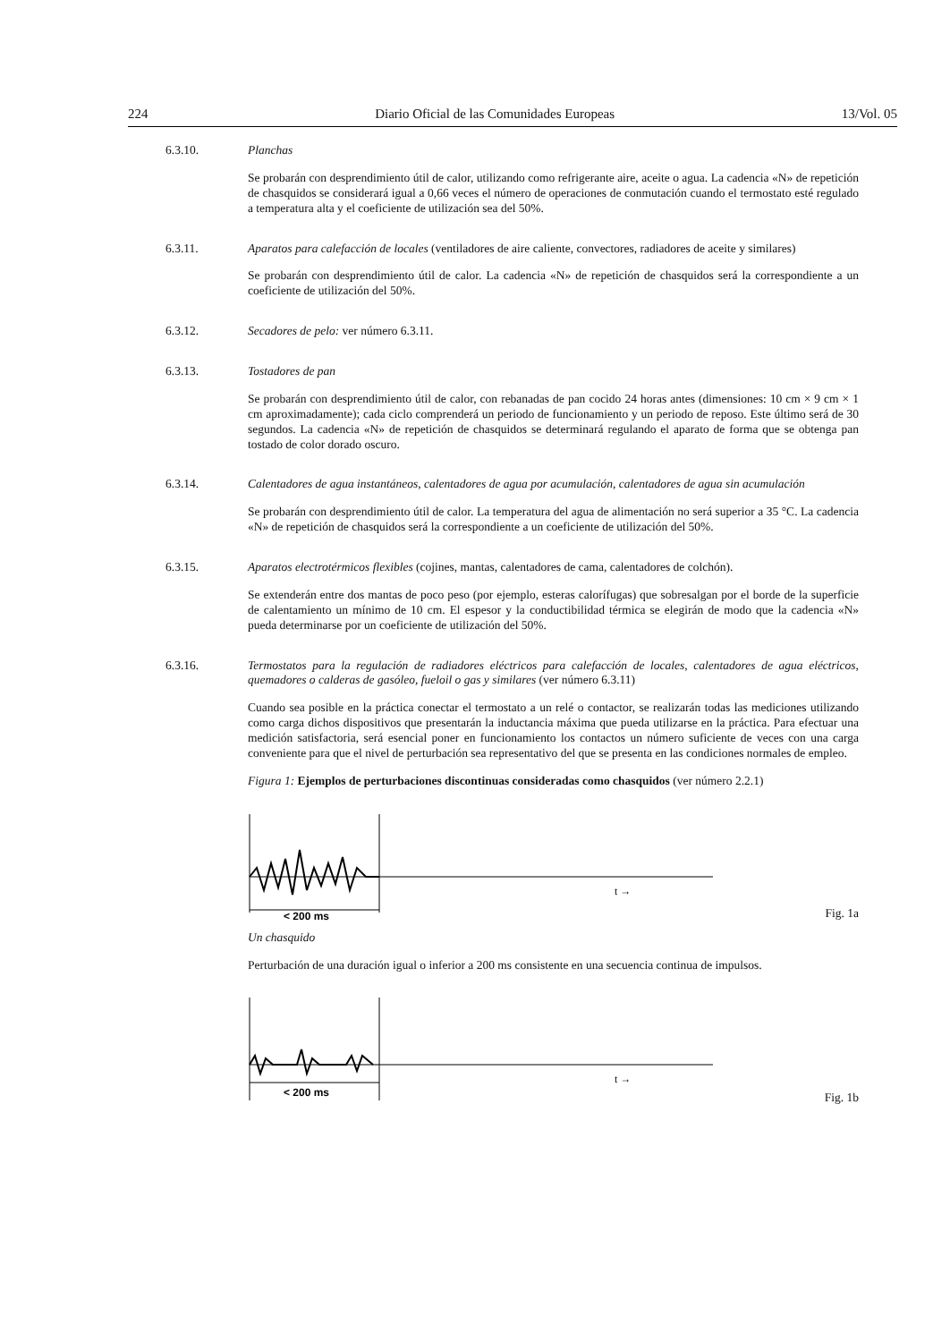224 Diario Oficial de las Comunidades Europeas 13/Vol. 05
6.3.10. Planchas
Se probarán con desprendimiento útil de calor, utilizando como refrigerante aire, aceite o agua. La cadencia «N» de repetición de chasquidos se considerará igual a 0,66 veces el número de operaciones de conmutación cuando el termostato esté regulado a temperatura alta y el coeficiente de utilización sea del 50%.
6.3.11. Aparatos para calefacción de locales (ventiladores de aire caliente, convectores, radiadores de aceite y similares)
Se probarán con desprendimiento útil de calor. La cadencia «N» de repetición de chasquidos será la correspondiente a un coeficiente de utilización del 50%.
6.3.12. Secadores de pelo: ver número 6.3.11.
6.3.13. Tostadores de pan
Se probarán con desprendimiento útil de calor, con rebanadas de pan cocido 24 horas antes (dimensiones: 10 cm × 9 cm × 1 cm aproximadamente); cada ciclo comprenderá un periodo de funcionamiento y un periodo de reposo. Este último será de 30 segundos. La cadencia «N» de repetición de chasquidos se determinará regulando el aparato de forma que se obtenga pan tostado de color dorado oscuro.
6.3.14. Calentadores de agua instantáneos, calentadores de agua por acumulación, calentadores de agua sin acumulación
Se probarán con desprendimiento útil de calor. La temperatura del agua de alimentación no será superior a 35 °C. La cadencia «N» de repetición de chasquidos será la correspondiente a un coeficiente de utilización del 50%.
6.3.15. Aparatos electrotérmicos flexibles (cojines, mantas, calentadores de cama, calentadores de colchón).
Se extenderán entre dos mantas de poco peso (por ejemplo, esteras calorífugas) que sobresalgan por el borde de la superficie de calentamiento un mínimo de 10 cm. El espesor y la conductibilidad térmica se elegirán de modo que la cadencia «N» pueda determinarse por un coeficiente de utilización del 50%.
6.3.16. Termostatos para la regulación de radiadores eléctricos para calefacción de locales, calentadores de agua eléctricos, quemadores o calderas de gasóleo, fueloil o gas y similares (ver número 6.3.11)
Cuando sea posible en la práctica conectar el termostato a un relé o contactor, se realizarán todas las mediciones utilizando como carga dichos dispositivos que presentarán la inductancia máxima que pueda utilizarse en la práctica. Para efectuar una medición satisfactoria, será esencial poner en funcionamiento los contactos un número suficiente de veces con una carga conveniente para que el nivel de perturbación sea representativo del que se presenta en las condiciones normales de empleo.
Figura 1: Ejemplos de perturbaciones discontinuas consideradas como chasquidos (ver número 2.2.1)
< 200 ms
t →
Fig. 1a
Un chasquido
Perturbación de una duración igual o inferior a 200 ms consistente en una secuencia continua de impulsos.
< 200 ms
t →
Fig. 1b